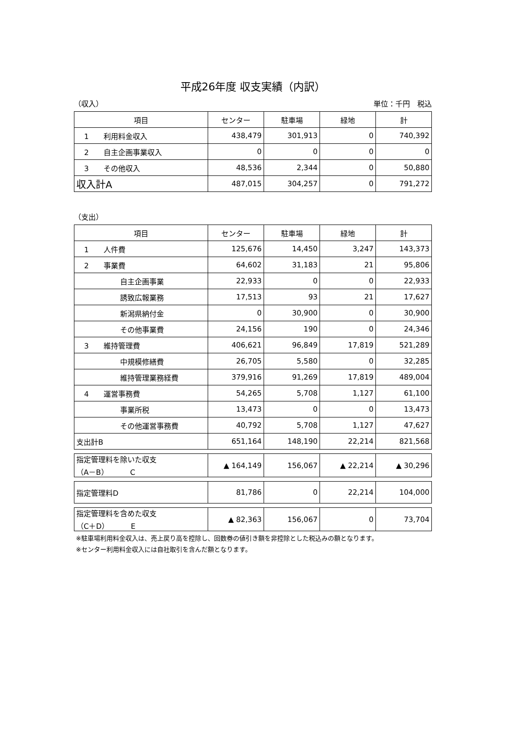平成26年度 収支実績（内訳）
（収入） 単位：千円　税込
| 項目 | センター | 駐車場 | 緑地 | 計 |
| --- | --- | --- | --- | --- |
| 1 利用料金収入 | 438,479 | 301,913 | 0 | 740,392 |
| 2 自主企画事業収入 | 0 | 0 | 0 | 0 |
| 3 その他収入 | 48,536 | 2,344 | 0 | 50,880 |
| 収入計A | 487,015 | 304,257 | 0 | 791,272 |
（支出）
| 項目 | センター | 駐車場 | 緑地 | 計 |
| --- | --- | --- | --- | --- |
| 1 人件費 | 125,676 | 14,450 | 3,247 | 143,373 |
| 2 事業費 | 64,602 | 31,183 | 21 | 95,806 |
| 自主企画事業 | 22,933 | 0 | 0 | 22,933 |
| 誘致広報業務 | 17,513 | 93 | 21 | 17,627 |
| 新潟県納付金 | 0 | 30,900 | 0 | 30,900 |
| その他事業費 | 24,156 | 190 | 0 | 24,346 |
| 3 維持管理費 | 406,621 | 96,849 | 17,819 | 521,289 |
| 中規模修繕費 | 26,705 | 5,580 | 0 | 32,285 |
| 維持管理業務経費 | 379,916 | 91,269 | 17,819 | 489,004 |
| 4 運営事務費 | 54,265 | 5,708 | 1,127 | 61,100 |
| 事業所税 | 13,473 | 0 | 0 | 13,473 |
| その他運営事務費 | 40,792 | 5,708 | 1,127 | 47,627 |
| 支出計B | 651,164 | 148,190 | 22,214 | 821,568 |
| 指定管理料を除いた収支 （A－B） C | ▲ 164,149 | 156,067 | ▲ 22,214 | ▲ 30,296 |
| 指定管理料D | 81,786 | 0 | 22,214 | 104,000 |
| 指定管理料を含めた収支 （C＋D） E | ▲ 82,363 | 156,067 | 0 | 73,704 |
※駐車場利用料金収入は、売上戻り高を控除し、回数券の値引き額を非控除とした税込みの額となります。
※センター利用料金収入には自社取引を含んだ額となります。